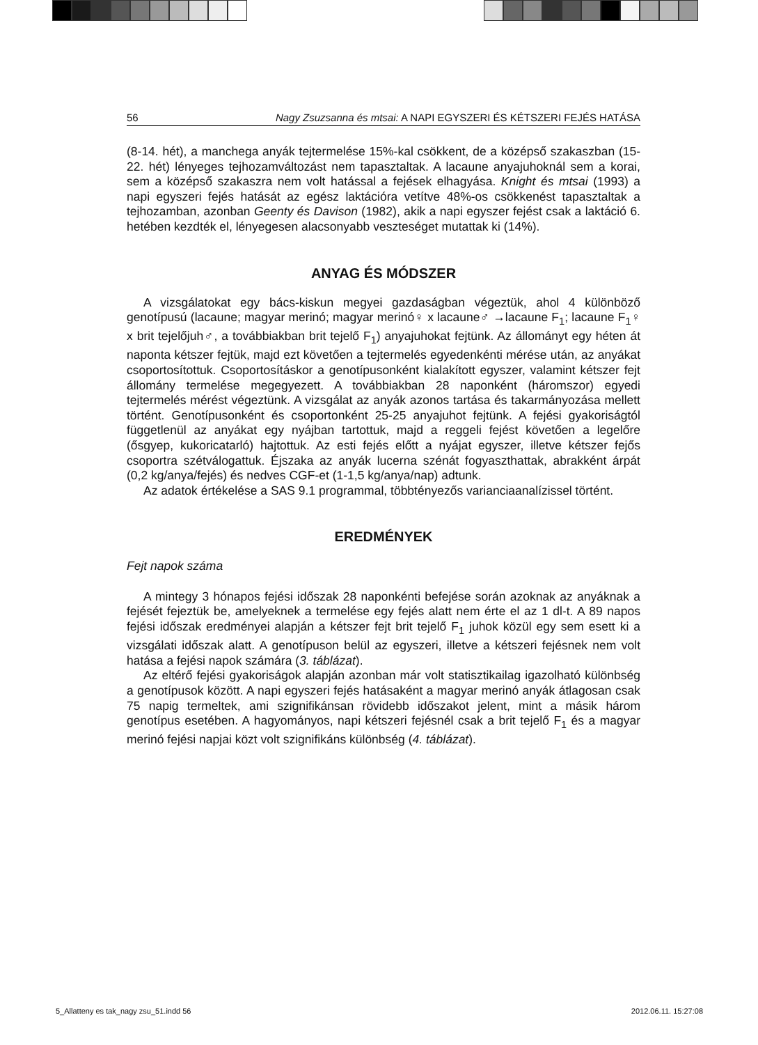56 Nagy Zsuzsanna és mtsai: A NAPI EGYSZERI ÉS KÉTSZERI FEJÉS HATÁSA
(8-14. hét), a manchega anyák tejtermelése 15%-kal csökkent, de a középső szakaszban (15-22. hét) lényeges tejhozamváltozást nem tapasztaltak. A lacaune anyajuhoknál sem a korai, sem a középső szakaszra nem volt hatással a fejések elhagyása. Knight és mtsai (1993) a napi egyszeri fejés hatását az egész laktációra vetítve 48%-os csökkenést tapasztaltak a tejhozamban, azonban Geenty és Davison (1982), akik a napi egyszer fejést csak a laktáció 6. hetében kezdték el, lényegesen alacsonyabb veszteséget mutattak ki (14%).
ANYAG ÉS MÓDSZER
A vizsgálatokat egy bács-kiskun megyei gazdaságban végeztük, ahol 4 különböző genotípusú (lacaune; magyar merinó; magyar merinó♀ x lacaune♂ →lacaune F<sub>1</sub>; lacaune F<sub>1</sub>♀ x brit tejelőjuh♂, a továbbiakban brit tejelő F<sub>1</sub>) anyajuhokat fejtünk. Az állományt egy héten át naponta kétszer fejtük, majd ezt követően a tejtermelés egyedenkénti mérése után, az anyákat csoportosítottuk. Csoportosításkor a genotípusonként kialakított egyszer, valamint kétszer fejt állomány termelése megegyezett. A továbbiakban 28 naponként (háromszor) egyedi tejtermelés mérést végeztünk. A vizsgálat az anyák azonos tartása és takarmányozása mellett történt. Genotípusonként és csoportonként 25-25 anyajuhot fejtünk. A fejési gyakoriságtól függetlenül az anyákat egy nyájban tartottuk, majd a reggeli fejést követően a legelőre (ősgyep, kukoricatarló) hajtottuk. Az esti fejés előtt a nyájat egyszer, illetve kétszer fejős csoportra szétválogattuk. Éjszaka az anyák lucerna szénát fogyaszthattak, abrakként árpát (0,2 kg/anya/fejés) és nedves CGF-et (1-1,5 kg/anya/nap) adtunk.
Az adatok értékelése a SAS 9.1 programmal, többtényezős varianciaanalízissel történt.
EREDMÉNYEK
Fejt napok száma
A mintegy 3 hónapos fejési időszak 28 naponkénti befejése során azoknak az anyáknak a fejését fejeztük be, amelyeknek a termelése egy fejés alatt nem érte el az 1 dl-t. A 89 napos fejési időszak eredményei alapján a kétszer fejt brit tejelő F<sub>1</sub> juhok közül egy sem esett ki a vizsgálati időszak alatt. A genotípuson belül az egyszeri, illetve a kétszeri fejésnek nem volt hatása a fejési napok számára (3. táblázat).
Az eltérő fejési gyakoriságok alapján azonban már volt statisztikailag igazolható különbség a genotípusok között. A napi egyszeri fejés hatásaként a magyar merinó anyák átlagosan csak 75 napig termeltek, ami szignifikánsan rövidebb időszakot jelent, mint a másik három genotípus esetében. A hagyományos, napi kétszeri fejésnél csak a brit tejelő F<sub>1</sub> és a magyar merinó fejési napjai közt volt szignifikáns különbség (4. táblázat).
5_Allatteny es tak_nagy zsu_51.indd 56 2012.06.11. 15:27:08